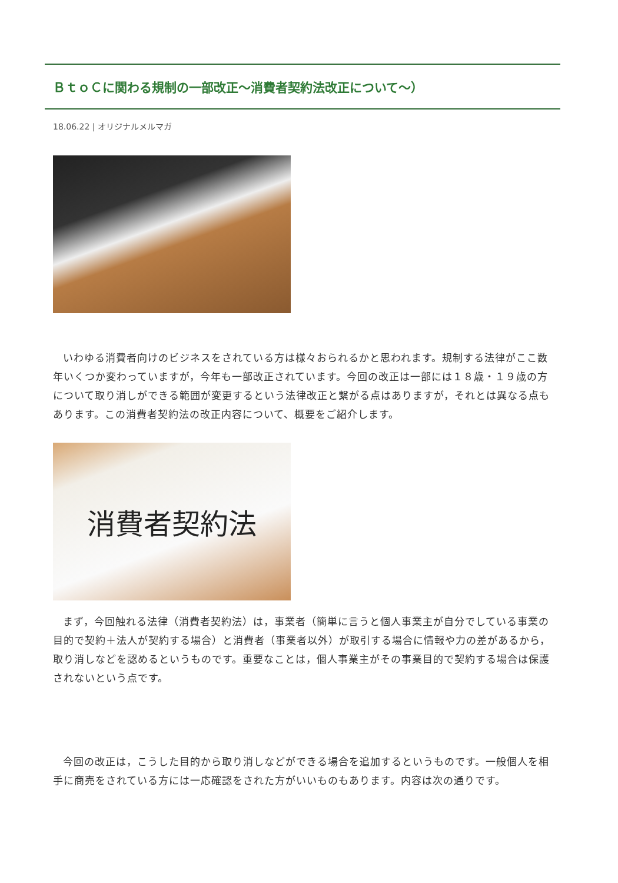ＢｔｏＣに関わる規制の一部改正～消費者契約法改正について～）
18.06.22 | オリジナルメルマガ
いわゆる消費者向けのビジネスをされている方は様々おられるかと思われます。規制する法律がここ数年いくつか変わっていますが，今年も一部改正されています。今回の改正は一部には１８歳・１９歳の方について取り消しができる範囲が変更するという法律改正と繋がる点はありますが，それとは異なる点もあります。この消費者契約法の改正内容について、概要をご紹介します。
消費者契約法
まず，今回触れる法律（消費者契約法）は，事業者（簡単に言うと個人事業主が自分でしている事業の目的で契約＋法人が契約する場合）と消費者（事業者以外）が取引する場合に情報や力の差があるから，取り消しなどを認めるというものです。重要なことは，個人事業主がその事業目的で契約する場合は保護されないという点です。
今回の改正は，こうした目的から取り消しなどができる場合を追加するというものです。一般個人を相手に商売をされている方には一応確認をされた方がいいものもあります。内容は次の通りです。